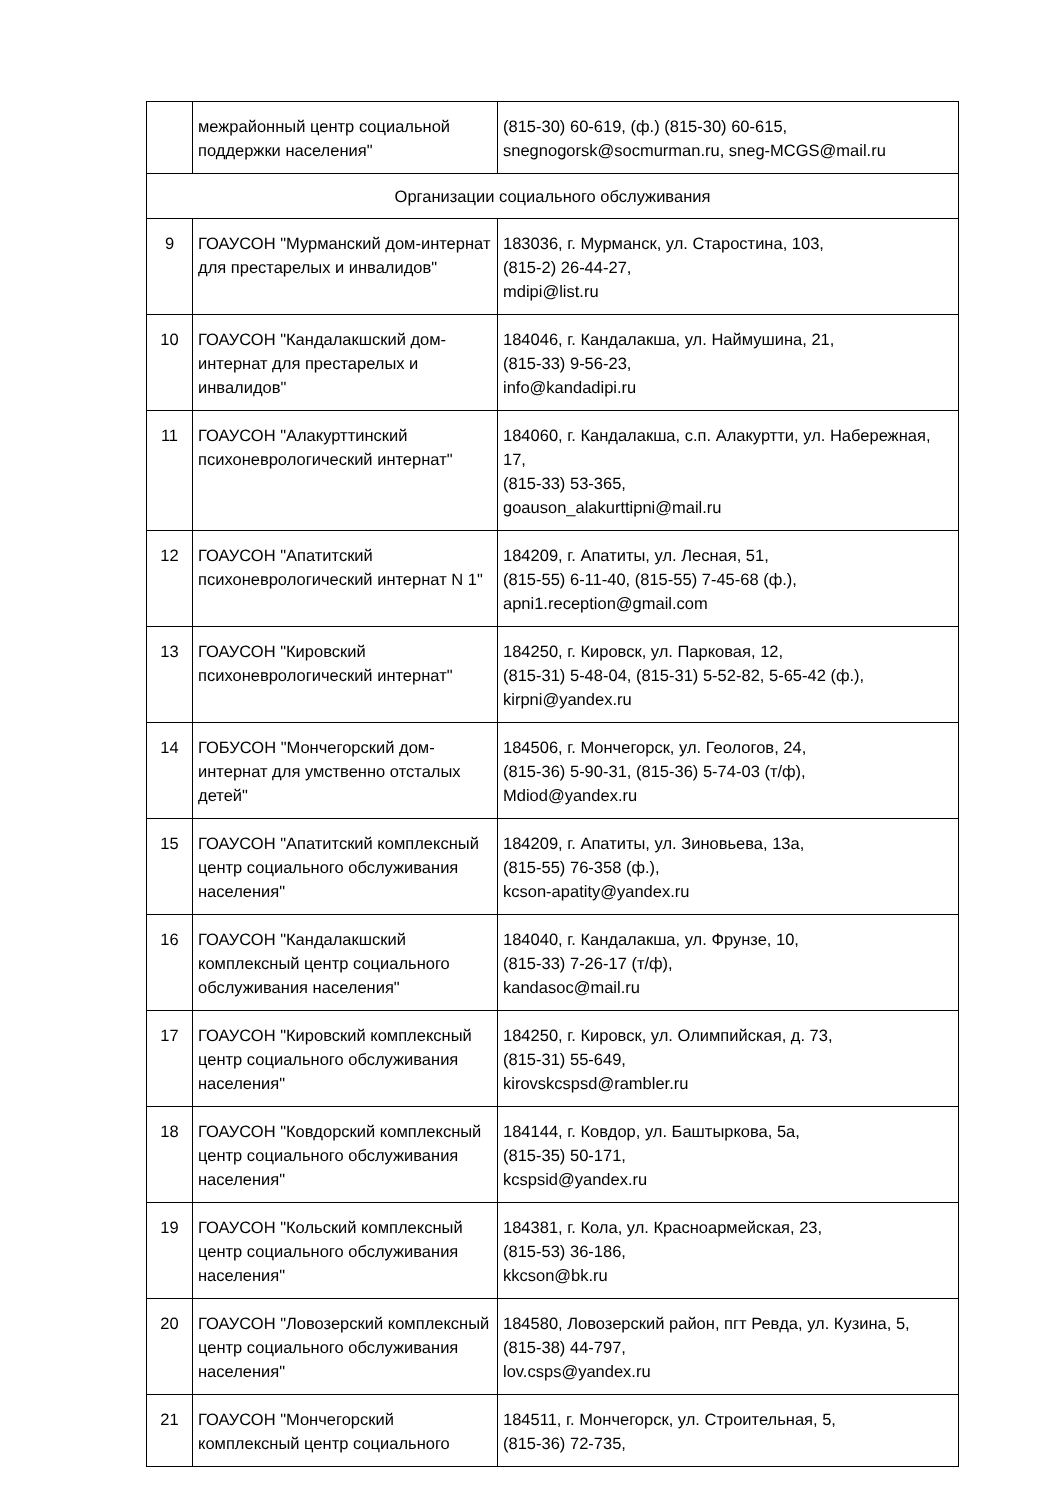| | межрайонный центр социальной поддержки населения" | (815-30) 60-619, (ф.) (815-30) 60-615, snegnogorsk@socmurman.ru, sneg-MCGS@mail.ru |
| Организации социального обслуживания | | |
| 9 | ГОАУСОН "Мурманский дом-интернат для престарелых и инвалидов" | 183036, г. Мурманск, ул. Старостина, 103, (815-2) 26-44-27, mdipi@list.ru |
| 10 | ГОАУСОН "Кандалакшский дом-интернат для престарелых и инвалидов" | 184046, г. Кандалакша, ул. Наймушина, 21, (815-33) 9-56-23, info@kandadipi.ru |
| 11 | ГОАУСОН "Алакурттинский психоневрологический интернат" | 184060, г. Кандалакша, с.п. Алакуртти, ул. Набережная, 17, (815-33) 53-365, goauson_alakurttipni@mail.ru |
| 12 | ГОАУСОН "Апатитский психоневрологический интернат N 1" | 184209, г. Апатиты, ул. Лесная, 51, (815-55) 6-11-40, (815-55) 7-45-68 (ф.), apni1.reception@gmail.com |
| 13 | ГОАУСОН "Кировский психоневрологический интернат" | 184250, г. Кировск, ул. Парковая, 12, (815-31) 5-48-04, (815-31) 5-52-82, 5-65-42 (ф.), kirpni@yandex.ru |
| 14 | ГОБУСОН "Мончегорский дом-интернат для умственно отсталых детей" | 184506, г. Мончегорск, ул. Геологов, 24, (815-36) 5-90-31, (815-36) 5-74-03 (т/ф), Mdiod@yandex.ru |
| 15 | ГОАУСОН "Апатитский комплексный центр социального обслуживания населения" | 184209, г. Апатиты, ул. Зиновьева, 13а, (815-55) 76-358 (ф.), kcson-apatity@yandex.ru |
| 16 | ГОАУСОН "Кандалакшский комплексный центр социального обслуживания населения" | 184040, г. Кандалакша, ул. Фрунзе, 10, (815-33) 7-26-17 (т/ф), kandasoc@mail.ru |
| 17 | ГОАУСОН "Кировский комплексный центр социального обслуживания населения" | 184250, г. Кировск, ул. Олимпийская, д. 73, (815-31) 55-649, kirovskcspsd@rambler.ru |
| 18 | ГОАУСОН "Ковдорский комплексный центр социального обслуживания населения" | 184144, г. Ковдор, ул. Баштыркова, 5а, (815-35) 50-171, kcspsid@yandex.ru |
| 19 | ГОАУСОН "Кольский комплексный центр социального обслуживания населения" | 184381, г. Кола, ул. Красноармейская, 23, (815-53) 36-186, kkcson@bk.ru |
| 20 | ГОАУСОН "Ловозерский комплексный центр социального обслуживания населения" | 184580, Ловозерский район, пгт Ревда, ул. Кузина, 5, (815-38) 44-797, lov.csps@yandex.ru |
| 21 | ГОАУСОН "Мончегорский комплексный центр социального | 184511, г. Мончегорск, ул. Строительная, 5, (815-36) 72-735, |